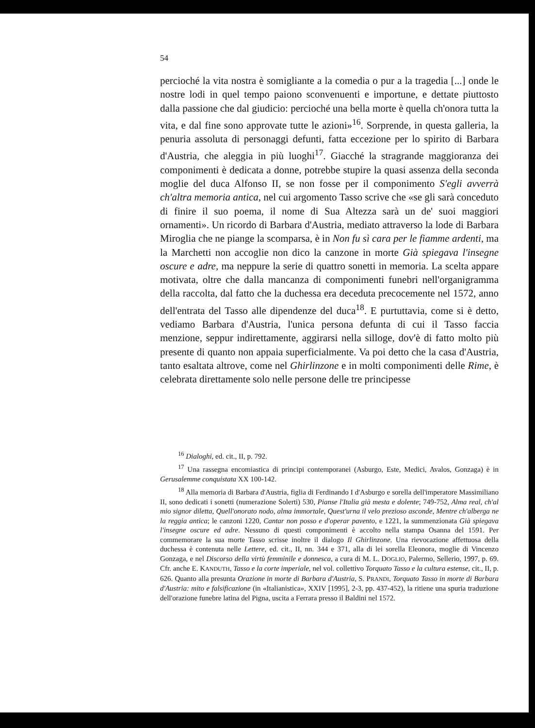54
percioché la vita nostra è somigliante a la comedia o pur a la tragedia [...] onde le nostre lodi in quel tempo paiono sconvenuenti e importune, e dettate piuttosto dalla passione che dal giudicio: percioché una bella morte è quella ch'onora tutta la vita, e dal fine sono approvate tutte le azioni»<sup>16</sup>. Sorprende, in questa galleria, la penuria assoluta di personaggi defunti, fatta eccezione per lo spirito di Barbara d'Austria, che aleggia in più luoghi<sup>17</sup>. Giacché la stragrande maggioranza dei componimenti è dedicata a donne, potrebbe stupire la quasi assenza della seconda moglie del duca Alfonso II, se non fosse per il componimento S'egli avverrà ch'altra memoria antica, nel cui argomento Tasso scrive che «se gli sarà conceduto di finire il suo poema, il nome di Sua Altezza sarà un de' suoi maggiori ornamenti». Un ricordo di Barbara d'Austria, mediato attraverso la lode di Barbara Miroglia che ne piange la scomparsa, è in Non fu sì cara per le fiamme ardenti, ma la Marchetti non accoglie non dico la canzone in morte Già spiegava l'insegne oscure e adre, ma neppure la serie di quattro sonetti in memoria. La scelta appare motivata, oltre che dalla mancanza di componimenti funebri nell'organigramma della raccolta, dal fatto che la duchessa era deceduta precocemente nel 1572, anno dell'entrata del Tasso alle dipendenze del duca<sup>18</sup>. E purtuttavia, come si è detto, vediamo Barbara d'Austria, l'unica persona defunta di cui il Tasso faccia menzione, seppur indirettamente, aggirarsi nella silloge, dov'è di fatto molto più presente di quanto non appaia superficialmente. Va poi detto che la casa d'Austria, tanto esaltata altrove, come nel Ghirlinzone e in molti componimenti delle Rime, è celebrata direttamente solo nelle persone delle tre principesse
<sup>16</sup> Dialoghi, ed. cit., II, p. 792.
<sup>17</sup> Una rassegna encomiastica di principi contemporanei (Asburgo, Este, Medici, Avalos, Gonzaga) è in Gerusalemme conquistata XX 100-142.
<sup>18</sup> Alla memoria di Barbara d'Austria, figlia di Ferdinando I d'Asburgo e sorella dell'imperatore Massimiliano II, sono dedicati i sonetti (numerazione Solerti) 530, Pianse l'Italia già mesta e dolente; 749-752, Alma real, ch'al mio signor diletta, Quell'onorato nodo, alma immortale, Quest'urna il velo prezioso asconde, Mentre ch'alberga ne la reggia antica; le canzoni 1220, Cantar non posso e d'operar pavento, e 1221, la summenzionata Già spiegava l'insegne oscure ed adre. Nessuno di questi componimenti è accolto nella stampa Osanna del 1591. Per commemorare la sua morte Tasso scrisse inoltre il dialogo Il Ghirlinzone. Una rievocazione affettuosa della duchessa è contenuta nelle Lettere, ed. cit., II, nn. 344 e 371, alla di lei sorella Eleonora, moglie di Vincenzo Gonzaga, e nel Discorso della virtù femminile e donnesca, a cura di M. L. DOGLIO, Palermo, Sellerio, 1997, p. 69. Cfr. anche E. KANDUTH, Tasso e la corte imperiale, nel vol. collettivo Torquato Tasso e la cultura estense, cit., II, p. 626. Quanto alla presunta Orazione in morte di Barbara d'Austria, S. PRANDI, Torquato Tasso in morte di Barbara d'Austria: mito e falsificazione (in «Italianistica», XXIV [1995], 2-3, pp. 437-452), la ritiene una spuria traduzione dell'orazione funebre latina del Pigna, uscita a Ferrara presso il Baldini nel 1572.